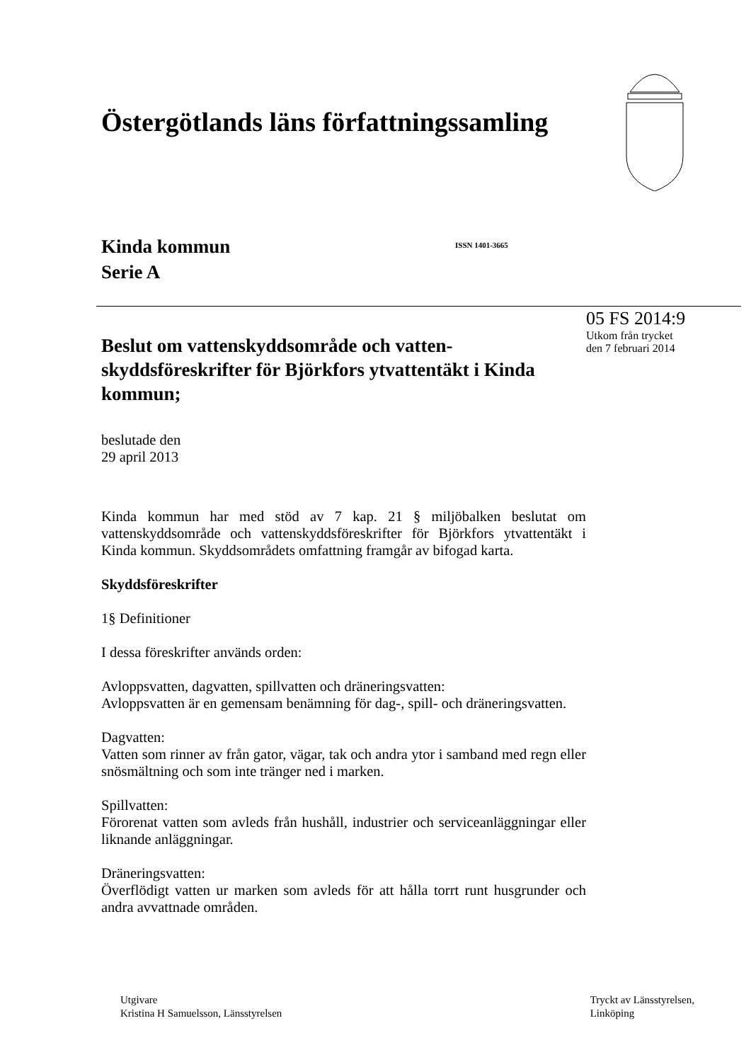Östergötlands läns författningssamling
Kinda kommun
Serie A
ISSN 1401-3665
Beslut om vattenskyddsområde och vatten-skyddsföreskrifter för Björkfors ytvattentäkt i Kinda kommun;
05 FS 2014:9
Utkom från trycket
den 7 februari 2014
beslutade den
29 april 2013
Kinda kommun har med stöd av 7 kap. 21 § miljöbalken beslutat om vattenskyddsområde och vattenskyddsföreskrifter för Björkfors ytvattentäkt i Kinda kommun. Skyddsområdets omfattning framgår av bifogad karta.
Skyddsföreskrifter
1§ Definitioner
I dessa föreskrifter används orden:
Avloppsvatten, dagvatten, spillvatten och dräneringsvatten:
Avloppsvatten är en gemensam benämning för dag-, spill- och dräneringsvatten.
Dagvatten:
Vatten som rinner av från gator, vägar, tak och andra ytor i samband med regn eller snösmältning och som inte tränger ned i marken.
Spillvatten:
Förorenat vatten som avleds från hushåll, industrier och serviceanläggningar eller liknande anläggningar.
Dräneringsvatten:
Överflödigt vatten ur marken som avleds för att hålla torrt runt husgrunder och andra avvattnade områden.
Utgivare
Kristina H Samuelsson, Länsstyrelsen
Tryckt av Länsstyrelsen,
Linköping